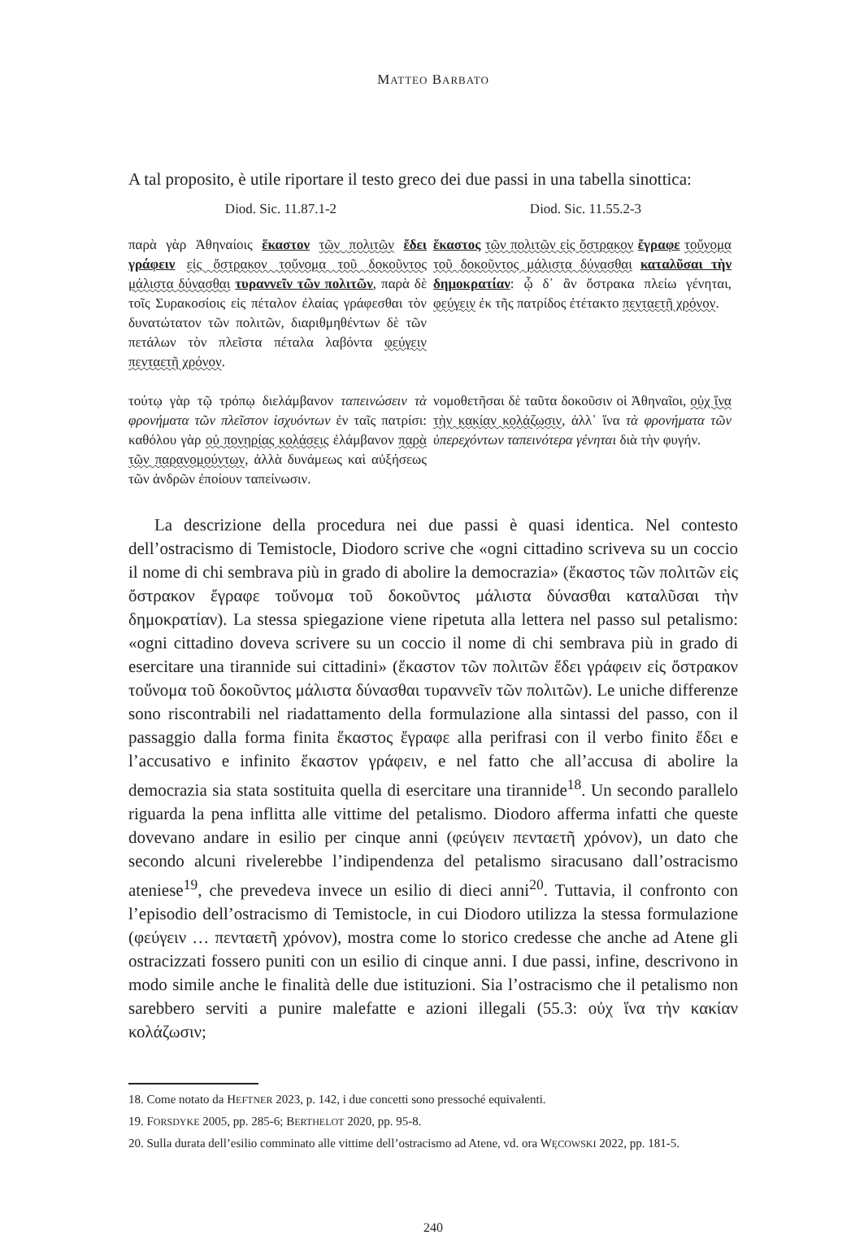MATTEO BARBATO
A tal proposito, è utile riportare il testo greco dei due passi in una tabella sinottica:
| Diod. Sic. 11.87.1-2 | Diod. Sic. 11.55.2-3 |
| --- | --- |
| παρὰ γὰρ Ἀθηναίοις ἕκαστον τῶν πολιτῶν ἔδει γράφειν εἰς ὄστρακον τοὔνομα τοῦ δοκοῦντος μάλιστα δύνασθαι τυραννεῖν τῶν πολιτῶν , παρὰ δὲ τοῖς Συρακοσίοις εἰς πέταλον ἐλαίας γράφεσθαι τὸν δυνατώτατον τῶν πολιτῶν, διαριθμηθέντων δὲ τῶν πετάλων τὸν πλεῖστα πέταλα λαβόντα φεύγειν πενταετῆ χρόνον . | ἕκαστος τῶν πολιτῶν εἰς ὄστρακον ἔγραφε τοὔνομα τοῦ δοκοῦντος μάλιστα δύνασθαι καταλῦσαι τὴν δημοκρατίαν : ᾧ δ᾽ ἂν ὄστρακα πλείω γένηται, φεύγειν ἐκ τῆς πατρίδος ἐτέτακτο πενταετῆ χρόνον . |
| τούτῳ γὰρ τῷ τρόπῳ διελάμβανον ταπεινώσειν τὰ φρονήματα τῶν πλεῖστον ἰσχυόντων ἐν ταῖς πατρίσι: καθόλου γὰρ οὐ πονηρίας κολάσεις ἐλάμβανον παρὰ τῶν παρανομούντων , ἀλλὰ δυνάμεως καὶ αὐξήσεως τῶν ἀνδρῶν ἐποίουν ταπείνωσιν. | νομοθετῆσαι δὲ ταῦτα δοκοῦσιν οἱ Ἀθηναῖοι, οὐχ ἵνα τὴν κακίαν κολάζωσιν , ἀλλ᾽ ἵνα τὰ φρονήματα τῶν ὑπερεχόντων ταπεινότερα γένηται διὰ τὴν φυγήν. |
La descrizione della procedura nei due passi è quasi identica. Nel contesto dell’ostracismo di Temistocle, Diodoro scrive che «ogni cittadino scriveva su un coccio il nome di chi sembrava più in grado di abolire la democrazia» (ἕκαστος τῶν πολιτῶν εἰς ὄστρακον ἔγραφε τοὔνομα τοῦ δοκοῦντος μάλιστα δύνασθαι καταλῦσαι τὴν δημοκρατίαν). La stessa spiegazione viene ripetuta alla lettera nel passo sul petalismo: «ogni cittadino doveva scrivere su un coccio il nome di chi sembrava più in grado di esercitare una tirannide sui cittadini» (ἕκαστον τῶν πολιτῶν ἔδει γράφειν εἰς ὄστρακον τοὔνομα τοῦ δοκοῦντος μάλιστα δύνασθαι τυραννεῖν τῶν πολιτῶν). Le uniche differenze sono riscontrabili nel riadattamento della formulazione alla sintassi del passo, con il passaggio dalla forma finita ἕκαστος ἔγραφε alla perifrasi con il verbo finito ἔδει e l’accusativo e infinito ἕκαστον γράφειν, e nel fatto che all’accusa di abolire la democrazia sia stata sostituita quella di esercitare una tirannide<sup>18</sup>. Un secondo parallelo riguarda la pena inflitta alle vittime del petalismo. Diodoro afferma infatti che queste dovevano andare in esilio per cinque anni (φεύγειν πενταετῆ χρόνον), un dato che secondo alcuni rivelerebbe l’indipendenza del petalismo siracusano dall’ostracismo ateniese<sup>19</sup>, che prevedeva invece un esilio di dieci anni<sup>20</sup>. Tuttavia, il confronto con l’episodio dell’ostracismo di Temistocle, in cui Diodoro utilizza la stessa formulazione (φεύγειν … πενταετῆ χρόνον), mostra come lo storico credesse che anche ad Atene gli ostracizzati fossero puniti con un esilio di cinque anni. I due passi, infine, descrivono in modo simile anche le finalità delle due istituzioni. Sia l’ostracismo che il petalismo non sarebbero serviti a punire malefatte e azioni illegali (55.3: οὐχ ἵνα τὴν κακίαν κολάζωσιν;
18. Come notato da HEFTNER 2023, p. 142, i due concetti sono pressoché equivalenti.
19. FORSDYKE 2005, pp. 285-6; BERTHELOT 2020, pp. 95-8.
20. Sulla durata dell’esilio comminato alle vittime dell’ostracismo ad Atene, vd. ora WĘCOWSKI 2022, pp. 181-5.
240